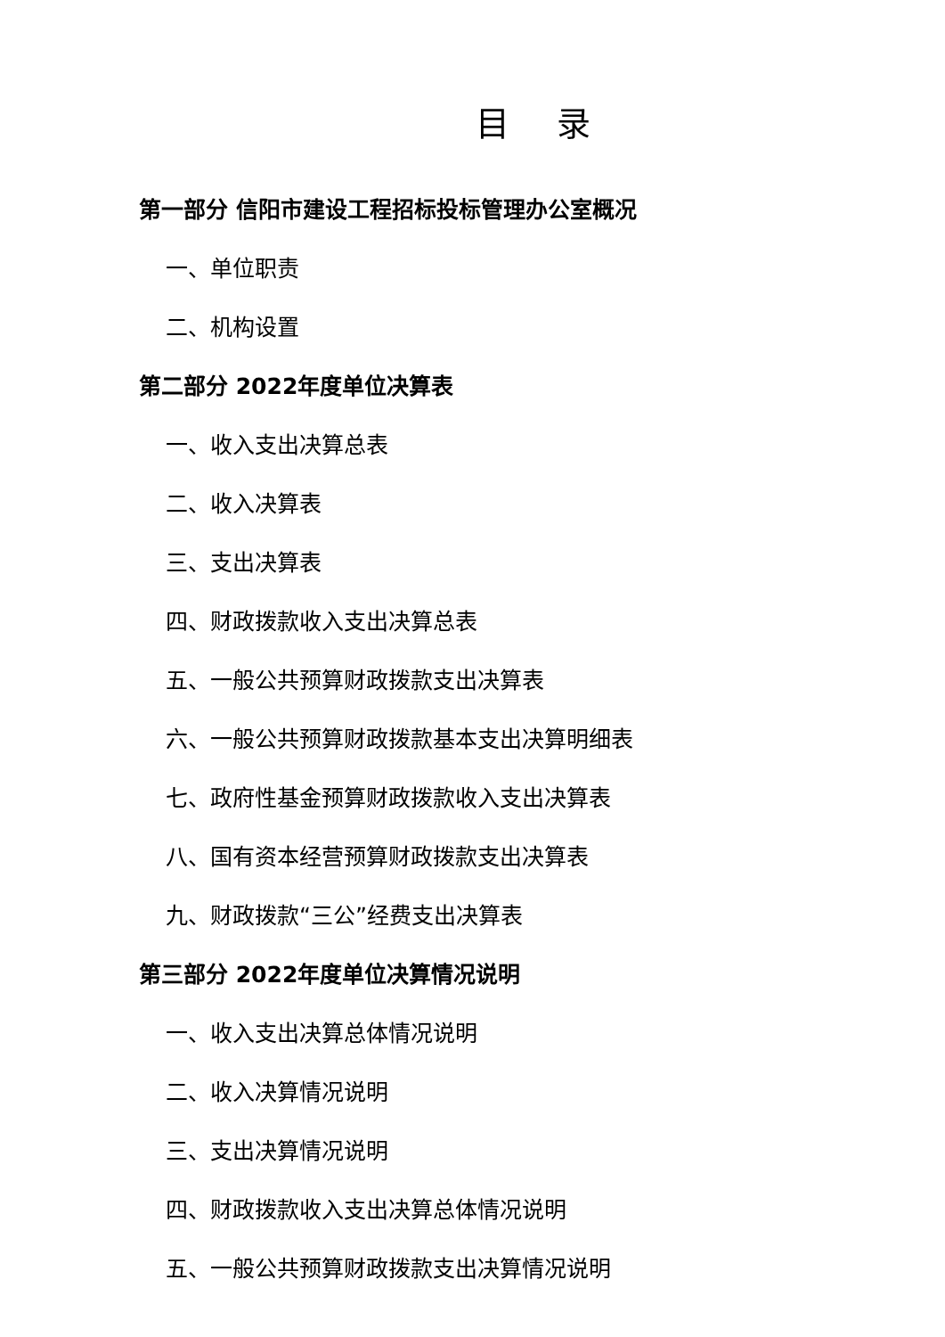目 录
第一部分 信阳市建设工程招标投标管理办公室概况
一、单位职责
二、机构设置
第二部分 2022年度单位决算表
一、收入支出决算总表
二、收入决算表
三、支出决算表
四、财政拨款收入支出决算总表
五、一般公共预算财政拨款支出决算表
六、一般公共预算财政拨款基本支出决算明细表
七、政府性基金预算财政拨款收入支出决算表
八、国有资本经营预算财政拨款支出决算表
九、财政拨款“三公”经费支出决算表
第三部分 2022年度单位决算情况说明
一、收入支出决算总体情况说明
二、收入决算情况说明
三、支出决算情况说明
四、财政拨款收入支出决算总体情况说明
五、一般公共预算财政拨款支出决算情况说明